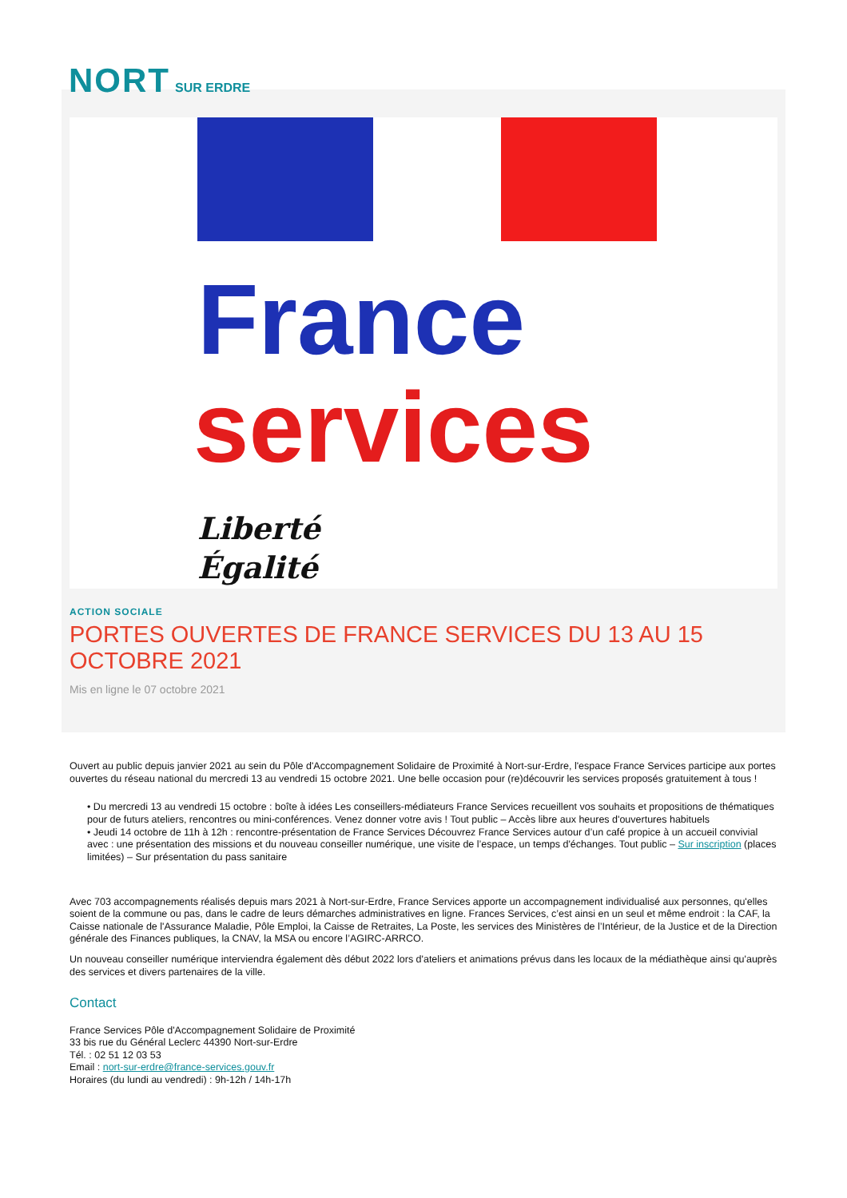NORT SUR ERDRE
France
services
Liberté
Égalité
ACTION SOCIALE
PORTES OUVERTES DE FRANCE SERVICES DU 13 AU 15 OCTOBRE 2021
Mis en ligne le 07 octobre 2021
Ouvert au public depuis janvier 2021 au sein du Pôle d'Accompagnement Solidaire de Proximité à Nort-sur-Erdre, l'espace France Services participe aux portes ouvertes du réseau national du mercredi 13 au vendredi 15 octobre 2021. Une belle occasion pour (re)découvrir les services proposés gratuitement à tous !
• Du mercredi 13 au vendredi 15 octobre : boîte à idées Les conseillers-médiateurs France Services recueillent vos souhaits et propositions de thématiques pour de futurs ateliers, rencontres ou mini-conférences. Venez donner votre avis ! Tout public – Accès libre aux heures d'ouvertures habituels
• Jeudi 14 octobre de 11h à 12h : rencontre-présentation de France Services Découvrez France Services autour d’un café propice à un accueil convivial avec : une présentation des missions et du nouveau conseiller numérique, une visite de l’espace, un temps d'échanges. Tout public – Sur inscription (places limitées) – Sur présentation du pass sanitaire
Avec 703 accompagnements réalisés depuis mars 2021 à Nort-sur-Erdre, France Services apporte un accompagnement individualisé aux personnes, qu'elles soient de la commune ou pas, dans le cadre de leurs démarches administratives en ligne. Frances Services, c’est ainsi en un seul et même endroit : la CAF, la Caisse nationale de l'Assurance Maladie, Pôle Emploi, la Caisse de Retraites, La Poste, les services des Ministères de l’Intérieur, de la Justice et de la Direction générale des Finances publiques, la CNAV, la MSA ou encore l’AGIRC-ARRCO.
Un nouveau conseiller numérique interviendra également dès début 2022 lors d'ateliers et animations prévus dans les locaux de la médiathèque ainsi qu'auprès des services et divers partenaires de la ville.
Contact
France Services Pôle d'Accompagnement Solidaire de Proximité
33 bis rue du Général Leclerc 44390 Nort-sur-Erdre
Tél. : 02 51 12 03 53
Email : nort-sur-erdre@france-services.gouv.fr
Horaires (du lundi au vendredi) : 9h-12h / 14h-17h